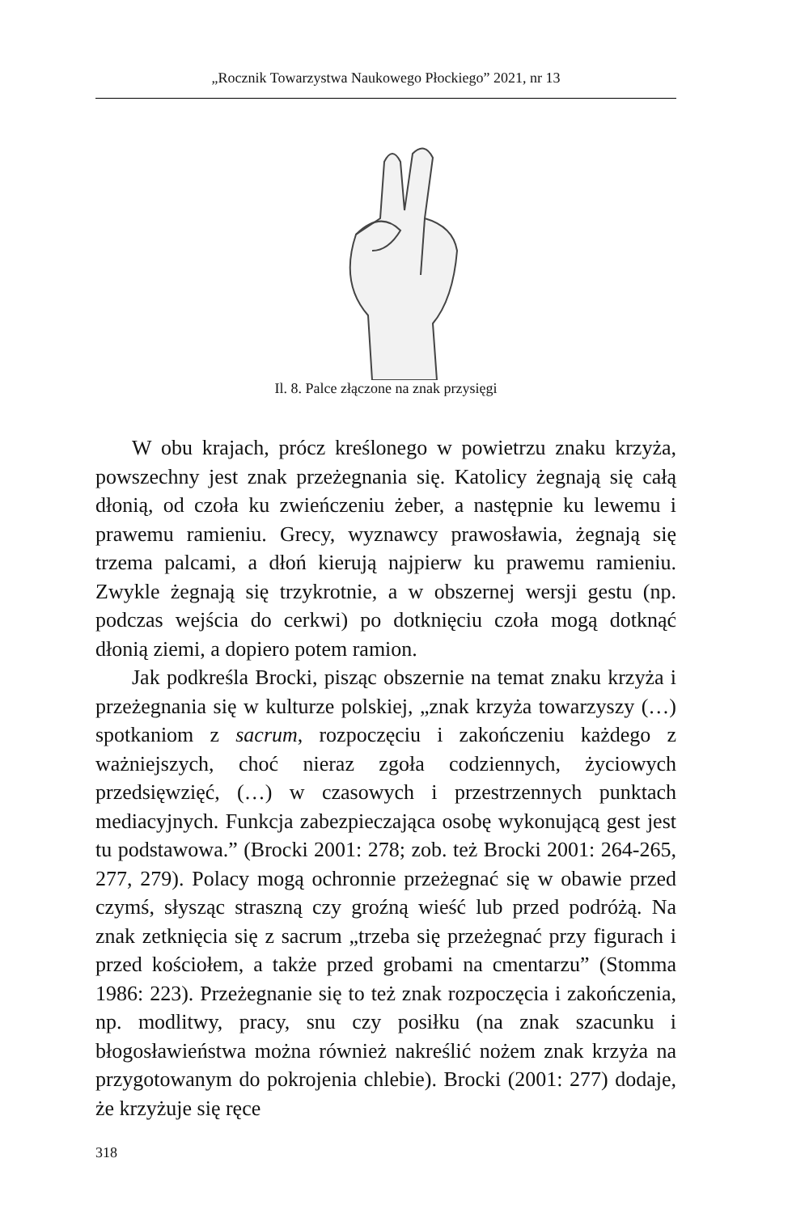„Rocznik Towarzystwa Naukowego Płockiego” 2021, nr 13
Il. 8. Palce złączone na znak przysięgi
W obu krajach, prócz kreślonego w powietrzu znaku krzyża, powszechny jest znak przeżegnania się. Katolicy żegnają się całą dłonią, od czoła ku zwieńczeniu żeber, a następnie ku lewemu i prawemu ramieniu. Grecy, wyznawcy prawosławia, żegnają się trzema palcami, a dłoń kierują najpierw ku prawemu ramieniu. Zwykle żegnają się trzykrotnie, a w obszernej wersji gestu (np. podczas wejścia do cerkwi) po dotknięciu czoła mogą dotknąć dłonią ziemi, a dopiero potem ramion.
Jak podkreśla Brocki, pisząc obszernie na temat znaku krzyża i przeżegnania się w kulturze polskiej, „znak krzyża towarzyszy (…) spotkaniom z sacrum, rozpoczęciu i zakończeniu każdego z ważniejszych, choć nieraz zgoła codziennych, życiowych przedsięwzięć, (…) w czasowych i przestrzennych punktach mediacyjnych. Funkcja zabezpieczająca osobę wykonującą gest jest tu podstawowa.” (Brocki 2001: 278; zob. też Brocki 2001: 264-265, 277, 279). Polacy mogą ochronnie przeżegnać się w obawie przed czymś, słysząc straszną czy groźną wieść lub przed podróżą. Na znak zetknięcia się z sacrum „trzeba się przeżegnać przy figurach i przed kościołem, a także przed grobami na cmentarzu” (Stomma 1986: 223). Przeżegnanie się to też znak rozpoczęcia i zakończenia, np. modlitwy, pracy, snu czy posiłku (na znak szacunku i błogosławieństwa można również nakreślić nożem znak krzyża na przygotowanym do pokrojenia chlebie). Brocki (2001: 277) dodaje, że krzyżuje się ręce
318